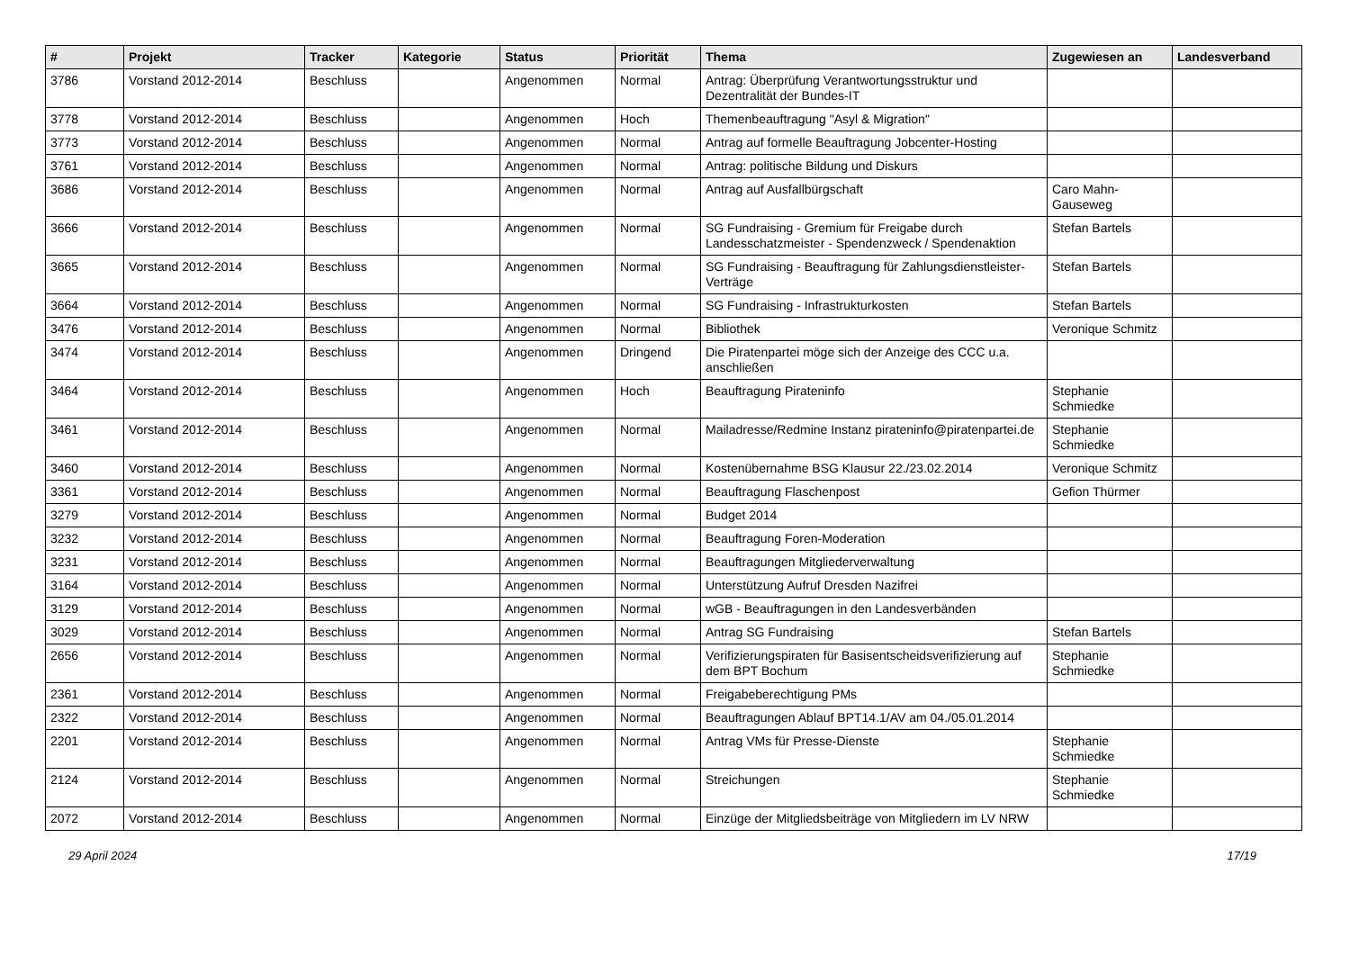| # | Projekt | Tracker | Kategorie | Status | Priorität | Thema | Zugewiesen an | Landesverband |
| --- | --- | --- | --- | --- | --- | --- | --- | --- |
| 3786 | Vorstand 2012-2014 | Beschluss | | Angenommen | Normal | Antrag: Überprüfung Verantwortungsstruktur und Dezentralität der Bundes-IT | | |
| 3778 | Vorstand 2012-2014 | Beschluss | | Angenommen | Hoch | Themenbeauftragung "Asyl & Migration" | | |
| 3773 | Vorstand 2012-2014 | Beschluss | | Angenommen | Normal | Antrag auf formelle Beauftragung Jobcenter-Hosting | | |
| 3761 | Vorstand 2012-2014 | Beschluss | | Angenommen | Normal | Antrag: politische Bildung und Diskurs | | |
| 3686 | Vorstand 2012-2014 | Beschluss | | Angenommen | Normal | Antrag auf Ausfallbürgschaft | Caro Mahn-Gauseweg | |
| 3666 | Vorstand 2012-2014 | Beschluss | | Angenommen | Normal | SG Fundraising - Gremium für Freigabe durch Landesschatzmeister - Spendenzweck / Spendenaktion | Stefan Bartels | |
| 3665 | Vorstand 2012-2014 | Beschluss | | Angenommen | Normal | SG Fundraising - Beauftragung für Zahlungsdienstleister-Verträge | Stefan Bartels | |
| 3664 | Vorstand 2012-2014 | Beschluss | | Angenommen | Normal | SG Fundraising - Infrastrukturkosten | Stefan Bartels | |
| 3476 | Vorstand 2012-2014 | Beschluss | | Angenommen | Normal | Bibliothek | Veronique Schmitz | |
| 3474 | Vorstand 2012-2014 | Beschluss | | Angenommen | Dringend | Die Piratenpartei möge sich der Anzeige des CCC u.a. anschließen | | |
| 3464 | Vorstand 2012-2014 | Beschluss | | Angenommen | Hoch | Beauftragung Pirateninfo | Stephanie Schmiedke | |
| 3461 | Vorstand 2012-2014 | Beschluss | | Angenommen | Normal | Mailadresse/Redmine Instanz pirateninfo@piratenpartei.de | Stephanie Schmiedke | |
| 3460 | Vorstand 2012-2014 | Beschluss | | Angenommen | Normal | Kostenübernahme BSG Klausur 22./23.02.2014 | Veronique Schmitz | |
| 3361 | Vorstand 2012-2014 | Beschluss | | Angenommen | Normal | Beauftragung Flaschenpost | Gefion Thürmer | |
| 3279 | Vorstand 2012-2014 | Beschluss | | Angenommen | Normal | Budget 2014 | | |
| 3232 | Vorstand 2012-2014 | Beschluss | | Angenommen | Normal | Beauftragung Foren-Moderation | | |
| 3231 | Vorstand 2012-2014 | Beschluss | | Angenommen | Normal | Beauftragungen Mitgliederverwaltung | | |
| 3164 | Vorstand 2012-2014 | Beschluss | | Angenommen | Normal | Unterstützung Aufruf Dresden Nazifrei | | |
| 3129 | Vorstand 2012-2014 | Beschluss | | Angenommen | Normal | wGB - Beauftragungen in den Landesverbänden | | |
| 3029 | Vorstand 2012-2014 | Beschluss | | Angenommen | Normal | Antrag SG Fundraising | Stefan Bartels | |
| 2656 | Vorstand 2012-2014 | Beschluss | | Angenommen | Normal | Verifizierungspiraten für Basisentscheidsverifizierung auf dem BPT Bochum | Stephanie Schmiedke | |
| 2361 | Vorstand 2012-2014 | Beschluss | | Angenommen | Normal | Freigabeberechtigung PMs | | |
| 2322 | Vorstand 2012-2014 | Beschluss | | Angenommen | Normal | Beauftragungen Ablauf BPT14.1/AV am 04./05.01.2014 | | |
| 2201 | Vorstand 2012-2014 | Beschluss | | Angenommen | Normal | Antrag VMs für Presse-Dienste | Stephanie Schmiedke | |
| 2124 | Vorstand 2012-2014 | Beschluss | | Angenommen | Normal | Streichungen | Stephanie Schmiedke | |
| 2072 | Vorstand 2012-2014 | Beschluss | | Angenommen | Normal | Einzüge der Mitgliedsbeiträge von Mitgliedern im LV NRW | | |
29 April 2024 17/19